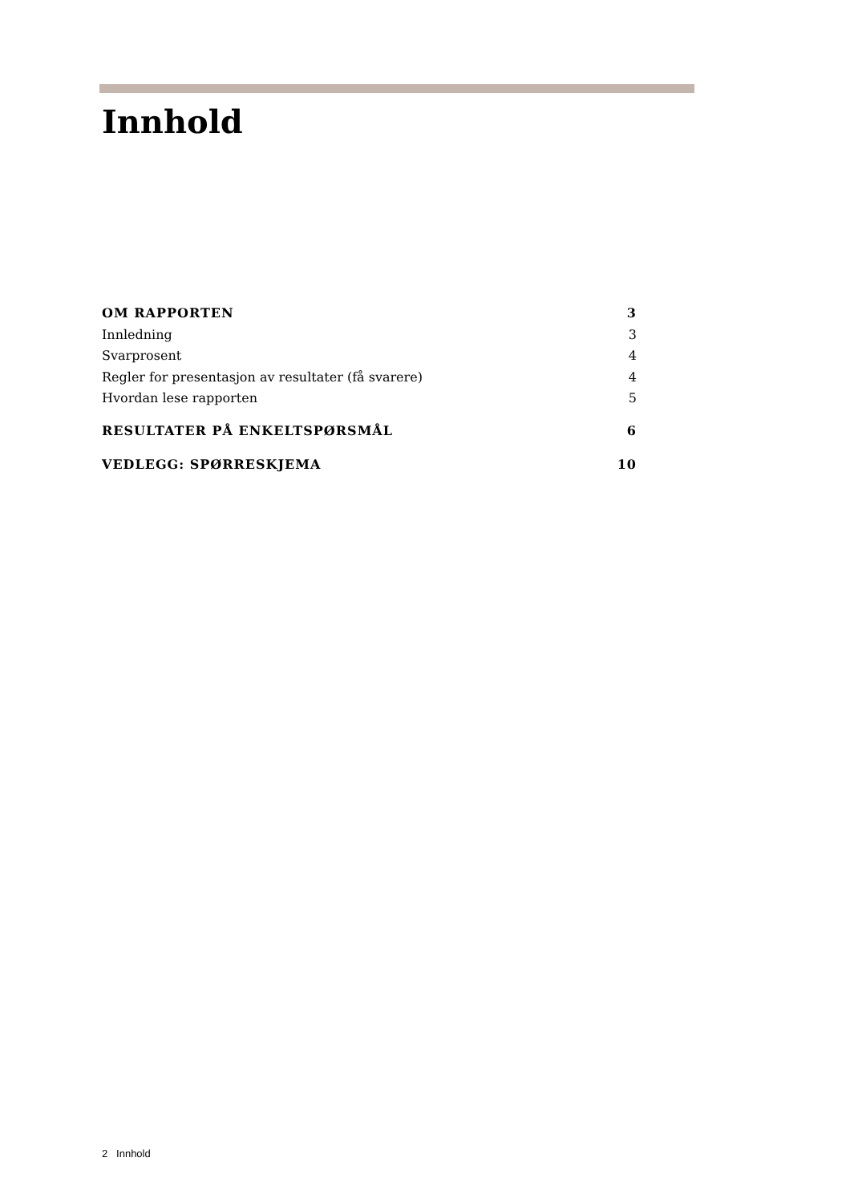Innhold
OM RAPPORTEN 3
Innledning 3
Svarprosent 4
Regler for presentasjon av resultater (få svarere) 4
Hvordan lese rapporten 5
RESULTATER PÅ ENKELTSPØRSMÅL 6
VEDLEGG: SPØRRESKJEMA 10
2 Innhold